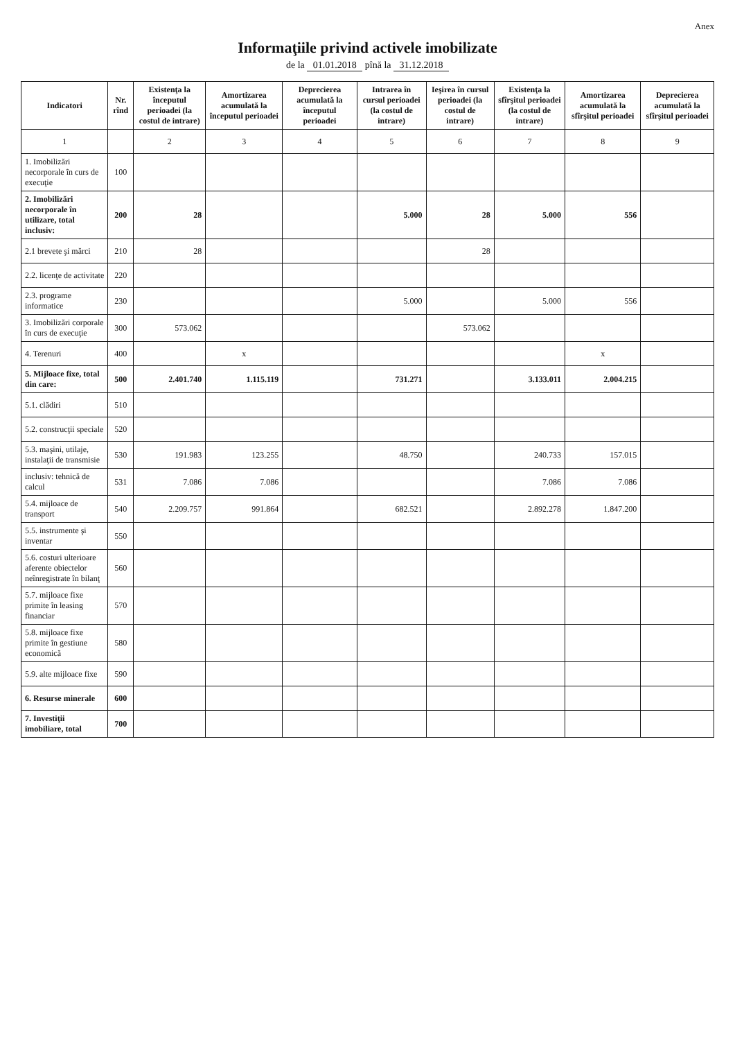Anex
Informaţiile privind activele imobilizate
de la 01.01.2018 pînă la 31.12.2018
| Indicatori | Nr. rînd | Existenţa la începutul perioadei (la costul de intrare) | Amortizarea acumulată la începutul perioadei | Deprecierea acumulată la începutul perioadei | Intrarea în cursul perioadei (la costul de intrare) | Ieşirea în cursul perioadei (la costul de intrare) | Existenţa la sfîrşitul perioadei (la costul de intrare) | Amortizarea acumulată la sfîrşitul perioadei | Deprecierea acumulată la sfîrşitul perioadei |
| --- | --- | --- | --- | --- | --- | --- | --- | --- | --- |
| 1 | | 2 | 3 | 4 | 5 | 6 | 7 | 8 | 9 |
| 1. Imobilizări necorporale în curs de execuţie | 100 | | | | | | | | |
| 2. Imobilizări necorporale în utilizare, total inclusiv: | 200 | 28 | | | 5.000 | 28 | 5.000 | 556 | |
| 2.1 brevete şi mărci | 210 | 28 | | | | 28 | | | |
| 2.2. licenţe de activitate | 220 | | | | | | | | |
| 2.3. programe informatice | 230 | | | | 5.000 | | 5.000 | 556 | |
| 3. Imobilizări corporale în curs de execuţie | 300 | 573.062 | | | | 573.062 | | | |
| 4. Terenuri | 400 | | x | | | | | x | |
| 5. Mijloace fixe, total din care: | 500 | 2.401.740 | 1.115.119 | | 731.271 | | 3.133.011 | 2.004.215 | |
| 5.1. clădiri | 510 | | | | | | | | |
| 5.2. construcţii speciale | 520 | | | | | | | | |
| 5.3. maşini, utilaje, instalaţii de transmisie | 530 | 191.983 | 123.255 | | 48.750 | | 240.733 | 157.015 | |
| inclusiv: tehnică de calcul | 531 | 7.086 | 7.086 | | | | 7.086 | 7.086 | |
| 5.4. mijloace de transport | 540 | 2.209.757 | 991.864 | | 682.521 | | 2.892.278 | 1.847.200 | |
| 5.5. instrumente şi inventar | 550 | | | | | | | | |
| 5.6. costuri ulterioare aferente obiectelor neînregistrate în bilanţ | 560 | | | | | | | | |
| 5.7. mijloace fixe primite în leasing financiar | 570 | | | | | | | | |
| 5.8. mijloace fixe primite în gestiune economică | 580 | | | | | | | | |
| 5.9. alte mijloace fixe | 590 | | | | | | | | |
| 6. Resurse minerale | 600 | | | | | | | | |
| 7. Investiţii imobiliare, total | 700 | | | | | | | | |